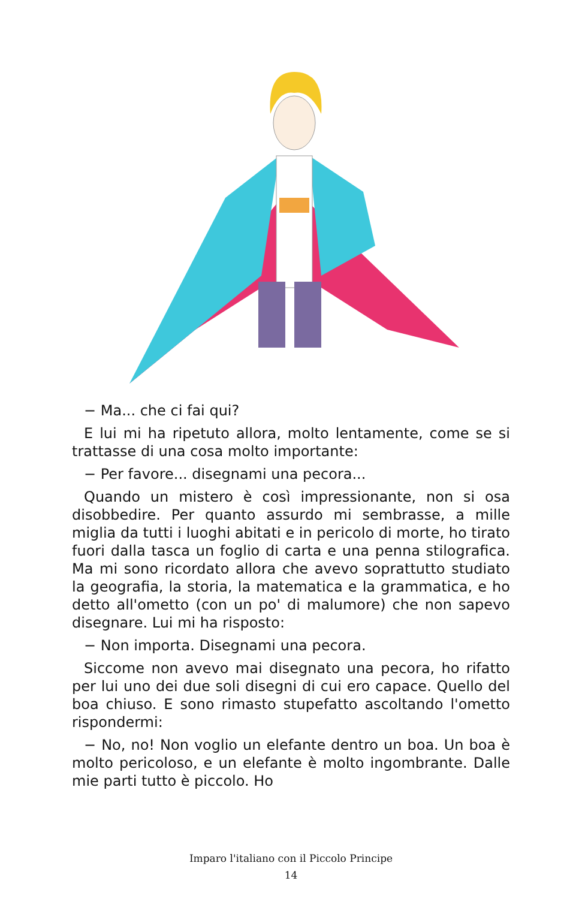− Ma... che ci fai qui?
E lui mi ha ripetuto allora, molto lentamente, come se si trattasse di una cosa molto importante:
− Per favore... disegnami una pecora...
Quando un mistero è così impressionante, non si osa disobbedire. Per quanto assurdo mi sembrasse, a mille miglia da tutti i luoghi abitati e in pericolo di morte, ho tirato fuori dalla tasca un foglio di carta e una penna stilografica. Ma mi sono ricordato allora che avevo soprattutto studiato la geografia, la storia, la matematica e la grammatica, e ho detto all'ometto (con un po' di malumore) che non sapevo disegnare. Lui mi ha risposto:
− Non importa. Disegnami una pecora.
Siccome non avevo mai disegnato una pecora, ho rifatto per lui uno dei due soli disegni di cui ero capace. Quello del boa chiuso. E sono rimasto stupefatto ascoltando l'ometto rispondermi:
− No, no! Non voglio un elefante dentro un boa. Un boa è molto pericoloso, e un elefante è molto ingombrante. Dalle mie parti tutto è piccolo. Ho
Imparo l'italiano con il Piccolo Principe
14